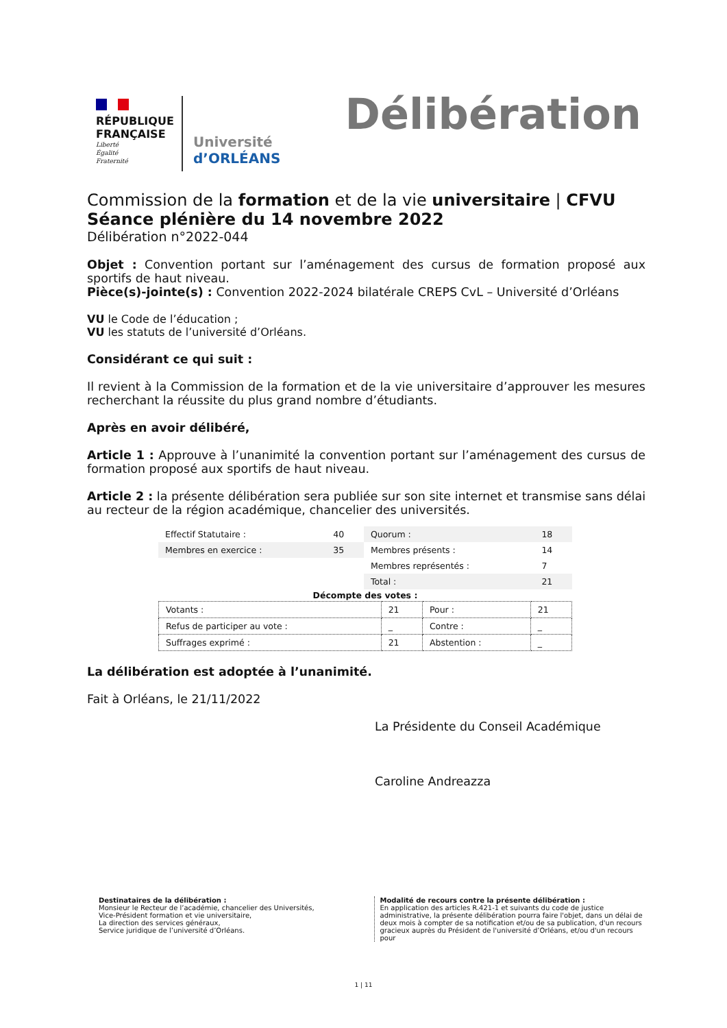RÉPUBLIQUE
FRANÇAISE
Liberté
Égalité
Fraternité
Université
d’ORLÉANS
Délibération
Commission de la formation et de la vie universitaire | CFVU
Séance plénière du 14 novembre 2022
Délibération n°2022-044
Objet : Convention portant sur l’aménagement des cursus de formation proposé aux sportifs de haut niveau.
Pièce(s)-jointe(s) : Convention 2022-2024 bilatérale CREPS CvL – Université d’Orléans
VU le Code de l’éducation ;
VU les statuts de l’université d’Orléans.
Considérant ce qui suit :
Il revient à la Commission de la formation et de la vie universitaire d’approuver les mesures recherchant la réussite du plus grand nombre d’étudiants.
Après en avoir délibéré,
Article 1 : Approuve à l’unanimité la convention portant sur l’aménagement des cursus de formation proposé aux sportifs de haut niveau.
Article 2 : la présente délibération sera publiée sur son site internet et transmise sans délai au recteur de la région académique, chancelier des universités.
| Effectif Statutaire : | 40 | Quorum : | 18 |
| Membres en exercice : | 35 | Membres présents : | 14 |
| | | Membres représentés : | 7 |
| | | Total : | 21 |
| Décompte des votes : | | | |
| Votants : | 21 | Pour : | 21 |
| Refus de participer au vote : | _ | Contre : | _ |
| Suffrages exprimé : | 21 | Abstention : | _ |
La délibération est adoptée à l’unanimité.
Fait à Orléans, le 21/11/2022
La Présidente du Conseil Académique
Caroline Andreazza
Destinataires de la délibération :
Monsieur le Recteur de l’académie, chancelier des Universités,
Vice-Président formation et vie universitaire,
La direction des services généraux,
Service juridique de l’université d’Orléans.
Modalité de recours contre la présente délibération :
En application des articles R.421-1 et suivants du code de justice administrative, la présente délibération pourra faire l'objet, dans un délai de deux mois à compter de sa notification et/ou de sa publication, d'un recours gracieux auprès du Président de l'université d’Orléans, et/ou d'un recours pour
1 | 11